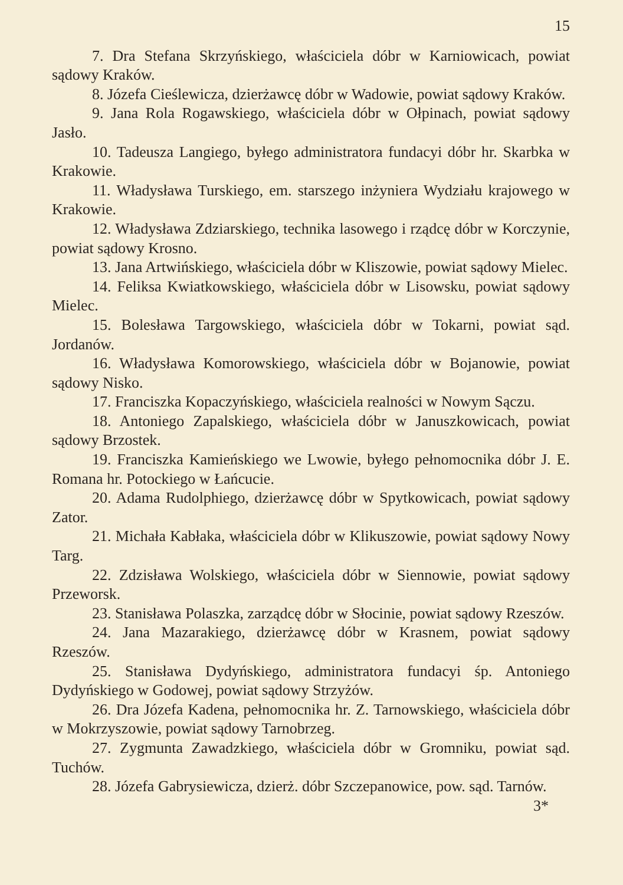15
7. Dra Stefana Skrzyńskiego, właściciela dóbr w Karniowicach, powiat sądowy Kraków.
8. Józefa Cieślewicza, dzierżawcę dóbr w Wadowie, powiat sądowy Kraków.
9. Jana Rola Rogawskiego, właściciela dóbr w Ołpinach, powiat sądowy Jasło.
10. Tadeusza Langiego, byłego administratora fundacyi dóbr hr. Skarbka w Krakowie.
11. Władysława Turskiego, em. starszego inżyniera Wydziału krajowego w Krakowie.
12. Władysława Zdziarskiego, technika lasowego i rządcę dóbr w Korczynie, powiat sądowy Krosno.
13. Jana Artwińskiego, właściciela dóbr w Kliszowie, powiat sądowy Mielec.
14. Feliksa Kwiatkowskiego, właściciela dóbr w Lisowsku, powiat sądowy Mielec.
15. Bolesława Targowskiego, właściciela dóbr w Tokarni, powiat sąd. Jordanów.
16. Władysława Komorowskiego, właściciela dóbr w Bojanowie, powiat sądowy Nisko.
17. Franciszka Kopaczyńskiego, właściciela realności w Nowym Sączu.
18. Antoniego Zapalskiego, właściciela dóbr w Januszkowicach, powiat sądowy Brzostek.
19. Franciszka Kamieńskiego we Lwowie, byłego pełnomocnika dóbr J. E. Romana hr. Potockiego w Łańcucie.
20. Adama Rudolphiego, dzierżawcę dóbr w Spytkowicach, powiat sądowy Zator.
21. Michała Kabłaka, właściciela dóbr w Klikuszowie, powiat sądowy Nowy Targ.
22. Zdzisława Wolskiego, właściciela dóbr w Siennowie, powiat sądowy Przeworsk.
23. Stanisława Polaszka, zarządcę dóbr w Słocinie, powiat sądowy Rzeszów.
24. Jana Mazarakiego, dzierżawcę dóbr w Krasnem, powiat sądowy Rzeszów.
25. Stanisława Dydyńskiego, administratora fundacyi śp. Antoniego Dydyńskiego w Godowej, powiat sądowy Strzyżów.
26. Dra Józefa Kadena, pełnomocnika hr. Z. Tarnowskiego, właściciela dóbr w Mokrzyszowie, powiat sądowy Tarnobrzeg.
27. Zygmunta Zawadzkiego, właściciela dóbr w Gromniku, powiat sąd. Tuchów.
28. Józefa Gabrysiewicza, dzierż. dóbr Szczepanowice, pow. sąd. Tarnów.
3*